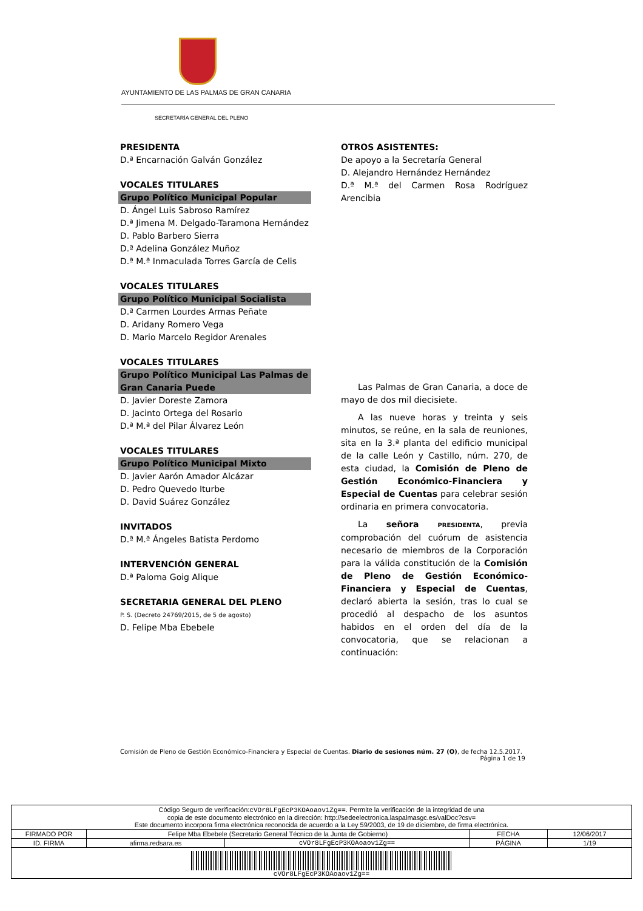AYUNTAMIENTO DE LAS PALMAS DE GRAN CANARIA
SECRETARÍA GENERAL DEL PLENO
PRESIDENTA
D.ª Encarnación Galván González
VOCALES TITULARES
Grupo Político Municipal Popular
D. Ángel Luis Sabroso Ramírez
D.ª Jimena M. Delgado-Taramona Hernández
D. Pablo Barbero Sierra
D.ª Adelina González Muñoz
D.ª M.ª Inmaculada Torres García de Celis
VOCALES TITULARES
Grupo Político Municipal Socialista
D.ª Carmen Lourdes Armas Peñate
D. Aridany Romero Vega
D. Mario Marcelo Regidor Arenales
VOCALES TITULARES
Grupo Político Municipal Las Palmas de Gran Canaria Puede
D. Javier Doreste Zamora
D. Jacinto Ortega del Rosario
D.ª M.ª del Pilar Álvarez León
VOCALES TITULARES
Grupo Político Municipal Mixto
D. Javier Aarón Amador Alcázar
D. Pedro Quevedo Iturbe
D. David Suárez González
INVITADOS
D.ª M.ª Ángeles Batista Perdomo
INTERVENCIÓN GENERAL
D.ª Paloma Goig Alique
SECRETARIA GENERAL DEL PLENO
P. S. (Decreto 24769/2015, de 5 de agosto)
D. Felipe Mba Ebebele
OTROS ASISTENTES:
De apoyo a la Secretaría General
D. Alejandro Hernández Hernández
D.ª M.ª del Carmen Rosa Rodríguez Arencibia
Las Palmas de Gran Canaria, a doce de mayo de dos mil diecisiete.
A las nueve horas y treinta y seis minutos, se reúne, en la sala de reuniones, sita en la 3.ª planta del edificio municipal de la calle León y Castillo, núm. 270, de esta ciudad, la Comisión de Pleno de Gestión Económico-Financiera y Especial de Cuentas para celebrar sesión ordinaria en primera convocatoria.
La señora PRESIDENTA, previa comprobación del cuórum de asistencia necesario de miembros de la Corporación para la válida constitución de la Comisión de Pleno de Gestión Económico-Financiera y Especial de Cuentas, declaró abierta la sesión, tras lo cual se procedió al despacho de los asuntos habidos en el orden del día de la convocatoria, que se relacionan a continuación:
Comisión de Pleno de Gestión Económico-Financiera y Especial de Cuentas. Diario de sesiones núm. 27 (O), de fecha 12.5.2017.
Página 1 de 19
| Código Seguro de verificación: cVOr8LFgEcP3KOAoaov1Zg== . Permite la verificación de la integridad de una copia de este documento electrónico en la dirección: http://sedeelectronica.laspalmasgc.es/valDoc?csv= Este documento incorpora firma electrónica reconocida de acuerdo a la Ley 59/2003, de 19 de diciembre, de firma electrónica. | | | | |
| FIRMADO POR | Felipe Mba Ebebele (Secretario General Técnico de la Junta de Gobierno) | | FECHA | 12/06/2017 |
| ID. FIRMA | afirma.redsara.es | cVOr8LFgEcP3KOAoaov1Zg== | PÁGINA | 1/19 |
| cVOr8LFgEcP3KOAoaov1Zg== | | | | |